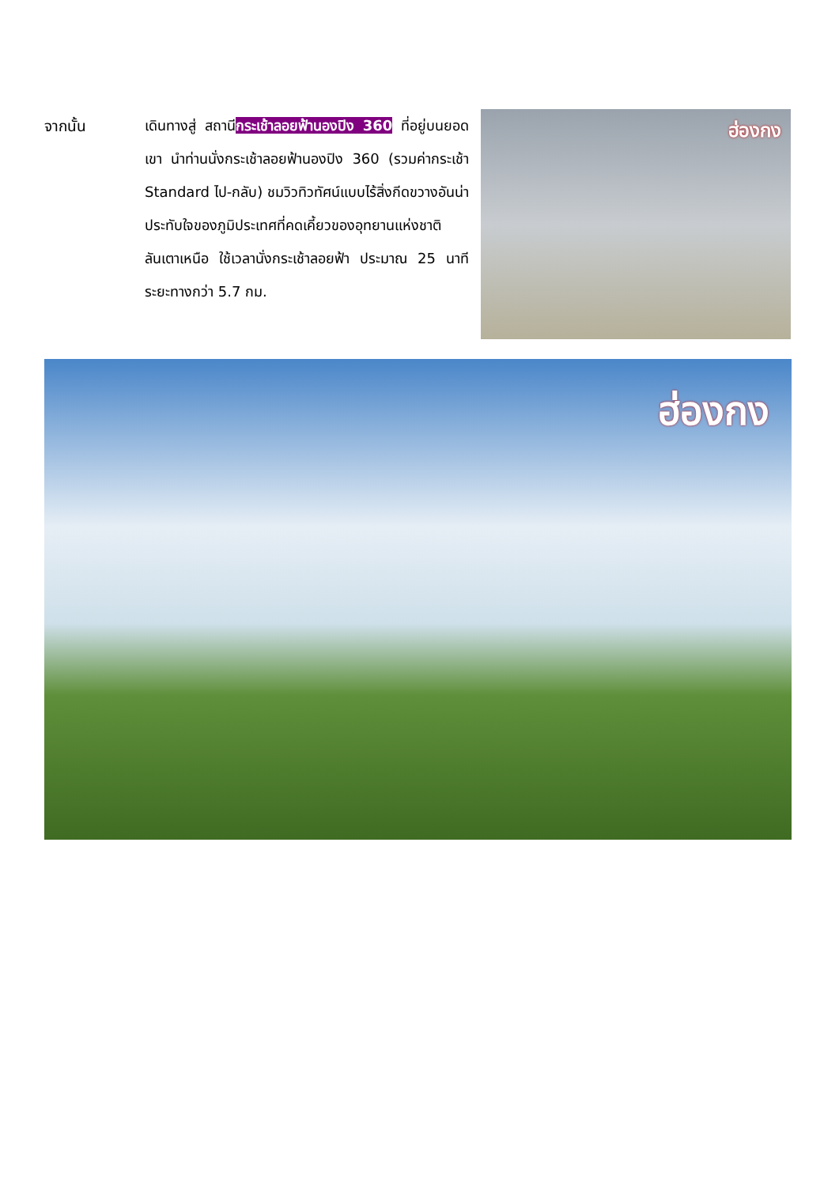จากนั้น เดินทางสู่ สถานีกระเช้าลอยฟ้านองปิง 360 ที่อยู่บนยอดเขา นำท่านนั่งกระเช้าลอยฟ้านองปิง 360 (รวมค่ากระเช้า Standard ไป-กลับ) ชมวิวทิวทัศน์แบบไร้สิ่งกีดขวางอันน่าประทับใจของภูมิประเทศที่คดเคี้ยวของอุทยานแห่งชาติลันเตาเหนือ ใช้เวลานั่งกระเช้าลอยฟ้า ประมาณ 25 นาที ระยะทางกว่า 5.7 กม.
ฮ่องกง
ฮ่องกง